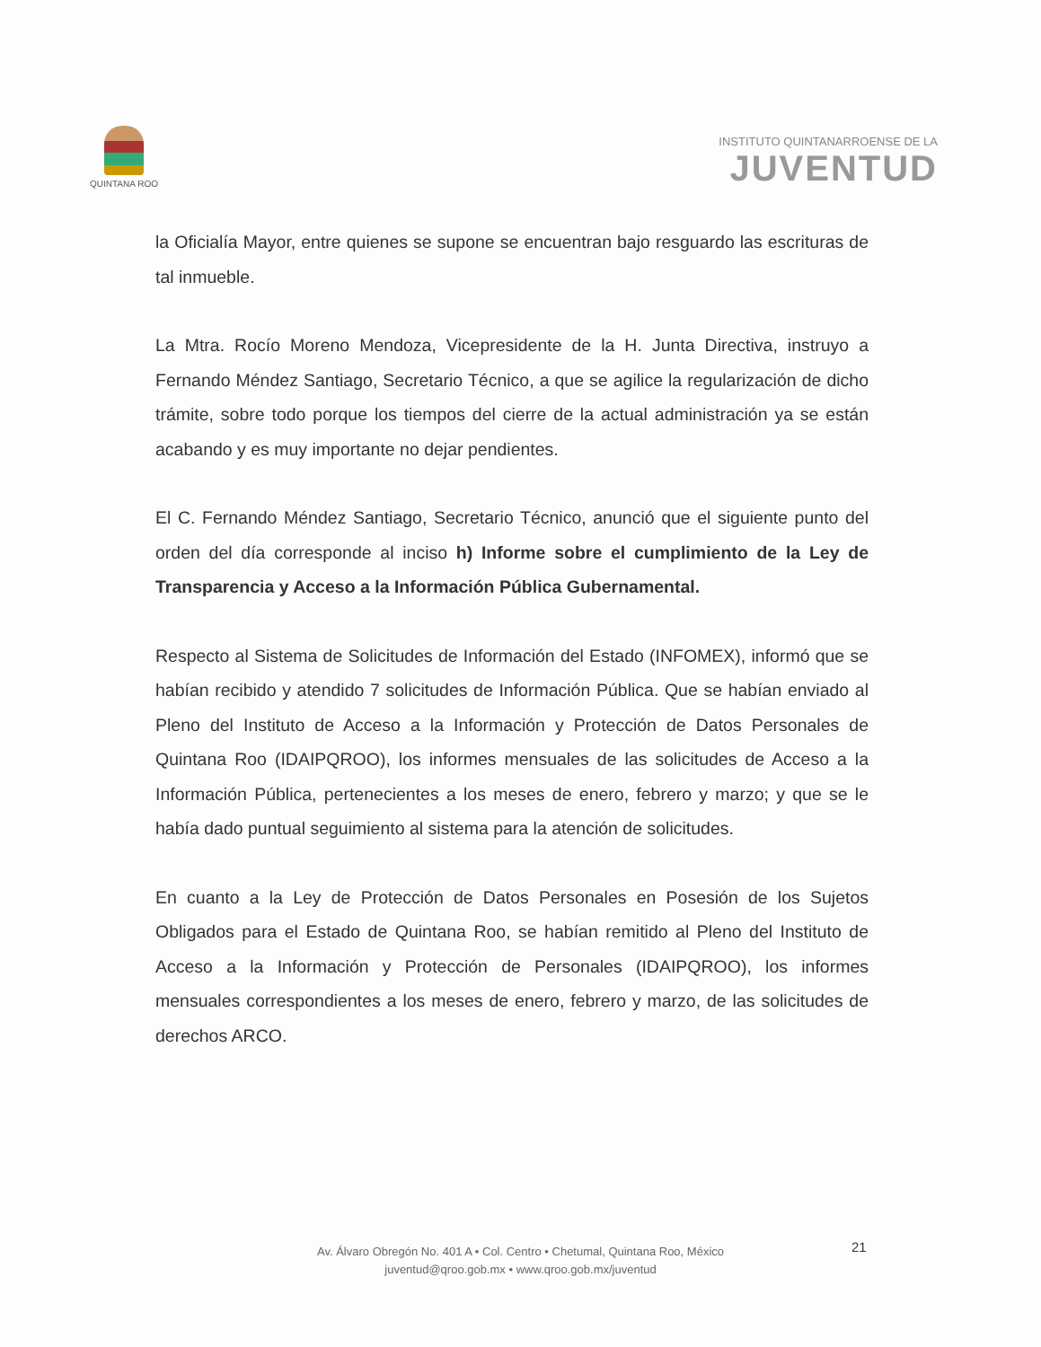QUINTANA ROO
INSTITUTO QUINTANARROENSE DE LA
JUVENTUD
la Oficialía Mayor, entre quienes se supone se encuentran bajo resguardo las escrituras de tal inmueble.
La Mtra. Rocío Moreno Mendoza, Vicepresidente de la H. Junta Directiva, instruyo a Fernando Méndez Santiago, Secretario Técnico, a que se agilice la regularización de dicho trámite, sobre todo porque los tiempos del cierre de la actual administración ya se están acabando y es muy importante no dejar pendientes.
El C. Fernando Méndez Santiago, Secretario Técnico, anunció que el siguiente punto del orden del día corresponde al inciso h) Informe sobre el cumplimiento de la Ley de Transparencia y Acceso a la Información Pública Gubernamental.
Respecto al Sistema de Solicitudes de Información del Estado (INFOMEX), informó que se habían recibido y atendido 7 solicitudes de Información Pública. Que se habían enviado al Pleno del Instituto de Acceso a la Información y Protección de Datos Personales de Quintana Roo (IDAIPQROO), los informes mensuales de las solicitudes de Acceso a la Información Pública, pertenecientes a los meses de enero, febrero y marzo; y que se le había dado puntual seguimiento al sistema para la atención de solicitudes.
En cuanto a la Ley de Protección de Datos Personales en Posesión de los Sujetos Obligados para el Estado de Quintana Roo, se habían remitido al Pleno del Instituto de Acceso a la Información y Protección de Personales (IDAIPQROO), los informes mensuales correspondientes a los meses de enero, febrero y marzo, de las solicitudes de derechos ARCO.
21
Av. Álvaro Obregón No. 401 A • Col. Centro • Chetumal, Quintana Roo, México
juventud@qroo.gob.mx • www.qroo.gob.mx/juventud